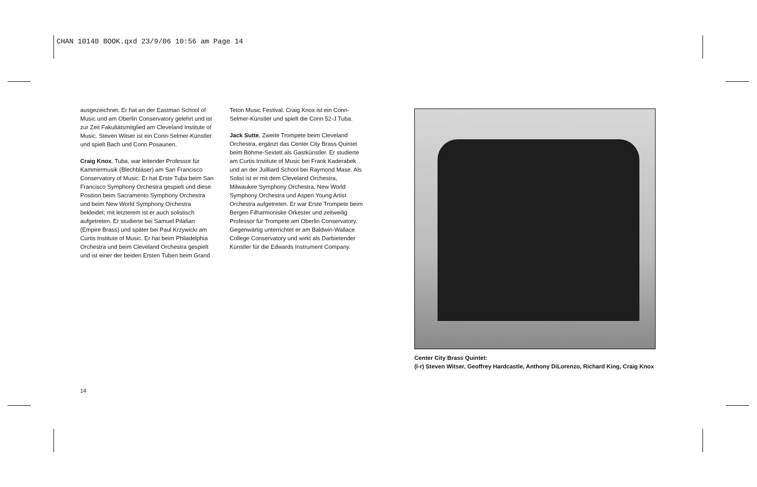CHAN 10140 BOOK.qxd 23/9/06 10:56 am Page 14
ausgezeichnet. Er hat an der Eastman School of Music und am Oberlin Conservatory gelehrt und ist zur Zeit Fakultätsmitglied am Cleveland Institute of Music. Steven Witser ist ein Conn-Selmer-Künstler und spielt Bach und Conn Posaunen.
Craig Knox, Tuba, war leitender Professor für Kammermusik (Blechbläser) am San Francisco Conservatory of Music. Er hat Erste Tuba beim San Francisco Symphony Orchestra gespielt und diese Position beim Sacramento Symphony Orchestra und beim New World Symphony Orchestra bekleidet; mit letzterem ist er auch solistisch aufgetreten. Er studierte bei Samuel Pilafian (Empire Brass) und später bei Paul Krzywicki am Curtis Institute of Music. Er hat beim Philadelphia Orchestra und beim Cleveland Orchestra gespielt und ist einer der beiden Ersten Tuben beim Grand
Teton Music Festival. Craig Knox ist ein Conn-Selmer-Künstler und spielt die Conn 52-J Tuba.
Jack Sutte, Zweite Trompete beim Cleveland Orchestra, ergänzt das Center City Brass Quintet beim Böhme-Sextett als Gastkünstler. Er studierte am Curtis Institute of Music bei Frank Kaderabek und an der Juilliard School bei Raymond Mase. Als Solist ist er mit dem Cleveland Orchestra, Milwaukee Symphony Orchestra, New World Symphony Orchestra und Aspen Young Artist Orchestra aufgetreten. Er war Erste Trompete beim Bergen Filharmoniske Orkester und zeitweilig Professor für Trompete am Oberlin Conservatory. Gegenwärtig unterrichtet er am Baldwin-Wallace College Conservatory und wirkt als Darbietender Künstler für die Edwards Instrument Company.
Center City Brass Quintet:
(l-r) Steven Witser, Geoffrey Hardcastle, Anthony DiLorenzo, Richard King, Craig Knox
14